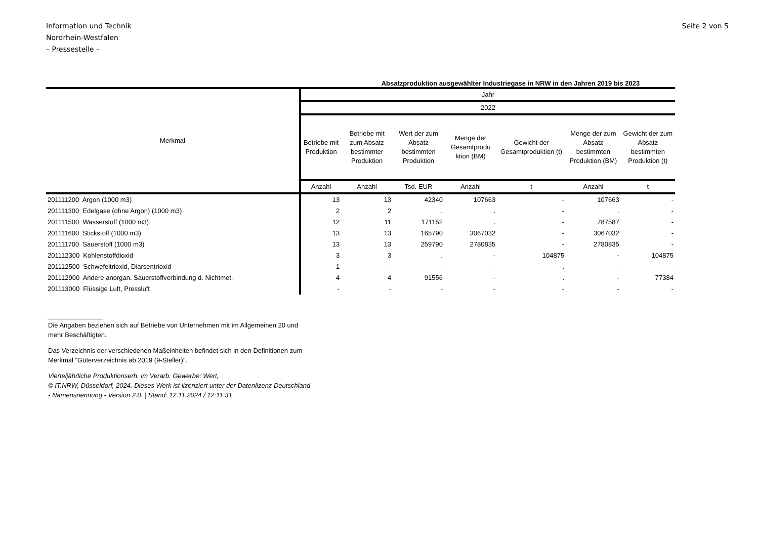Information und Technik
Nordrhein-Westfalen
– Pressestelle –
Seite 2 von 5
Absatzproduktion ausgewählter Industriegase in NRW in den Jahren 2019 bis 2023
| Merkmal | Jahr | | | | | | |
| --- | --- | --- | --- | --- | --- | --- | --- |
| | 2022 | | | | | | |
| | Betriebe mit Produktion | Betriebe mit zum Absatz bestimmter Produktion | Wert der zum Absatz bestimmten Produktion | Menge der Gesamtprodu ktion (BM) | Gewicht der Gesamtproduktion (t) | Menge der zum Absatz bestimmten Produktion (BM) | Gewicht der zum Absatz bestimmten Produktion (t) |
| | Anzahl | Anzahl | Tsd. EUR | Anzahl | t | Anzahl | t |
| 201111200 Argon (1000 m3) | 13 | 13 | 42340 | 107663 | - | 107663 | - |
| 201111300 Edelgase (ohne Argon) (1000 m3) | 2 | 2 | . | . | - | . | - |
| 201111500 Wasserstoff (1000 m3) | 12 | 11 | 171152 | . | - | 787587 | - |
| 201111600 Stickstoff (1000 m3) | 13 | 13 | 165790 | 3067032 | - | 3067032 | - |
| 201111700 Sauerstoff (1000 m3) | 13 | 13 | 259790 | 2780835 | - | 2780835 | - |
| 201112300 Kohlenstoffdioxid | 3 | 3 | . | - | 104875 | - | 104875 |
| 201112500 Schwefeltrioxid, Diarsentrioxid | 1 | - | - | - | . | - | - |
| 201112900 Andere anorgan. Sauerstoffverbindung d. Nichtmet. | 4 | 4 | 91556 | - | . | - | 77384 |
| 201113000 Flüssige Luft, Pressluft | - | - | - | - | - | - | - |
Die Angaben beziehen sich auf Betriebe von Unternehmen mit im Allgemeinen 20 und mehr Beschäftigten.
Das Verzeichnis der verschiedenen Maßeinheiten befindet sich in den Definitionen zum Merkmal "Güterverzeichnis ab 2019 (9-Steller)".
Vierteljährliche Produktionserh. im Verarb. Gewerbe: Wert,
© IT.NRW, Düsseldorf, 2024. Dieses Werk ist lizenziert unter der Datenlizenz Deutschland - Namensnennung - Version 2.0. | Stand: 12.11.2024 / 12:11:31